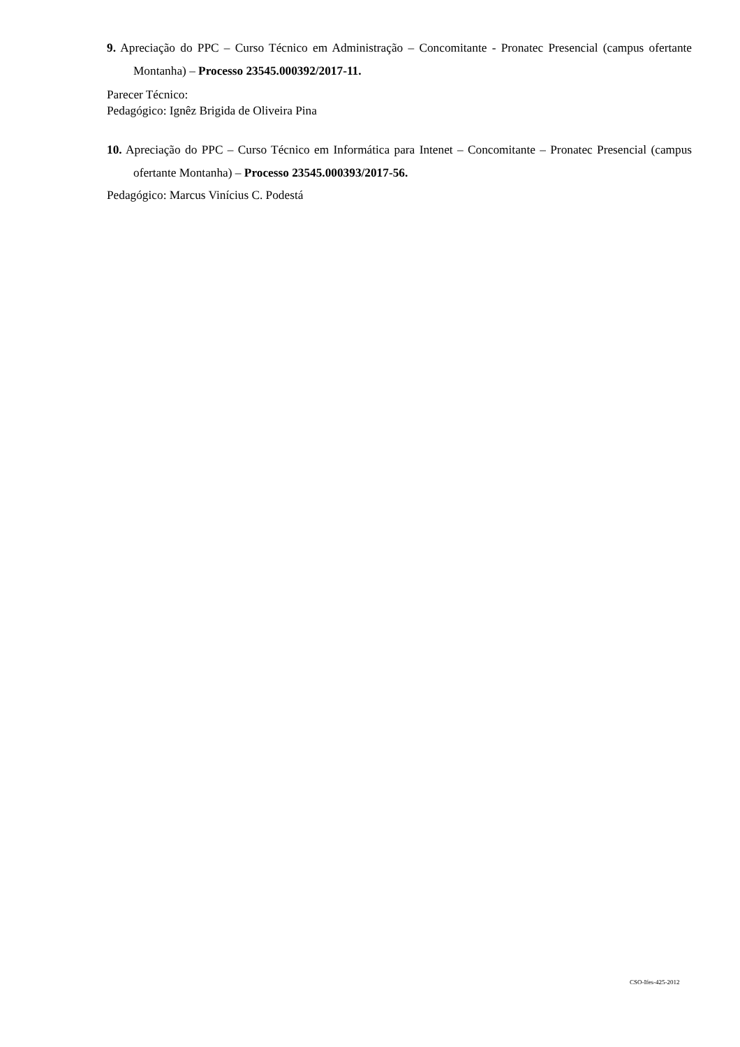9. Apreciação do PPC – Curso Técnico em Administração – Concomitante - Pronatec Presencial (campus ofertante Montanha) – Processo 23545.000392/2017-11.
Parecer Técnico:
Pedagógico: Ignêz Brigida de Oliveira Pina
10. Apreciação do PPC – Curso Técnico em Informática para Intenet – Concomitante – Pronatec Presencial (campus ofertante Montanha) – Processo 23545.000393/2017-56.
Pedagógico: Marcus Vinícius C. Podestá
CSO-Ifes-425-2012